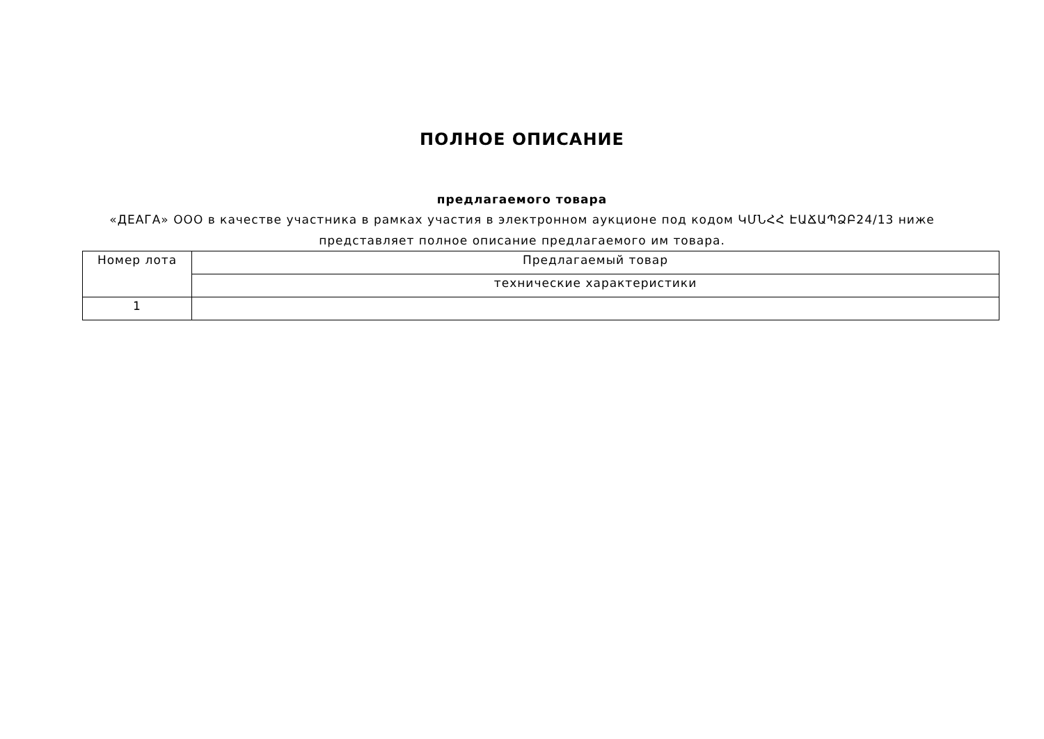ПОЛНОЕ ОПИСАНИЕ
предлагаемого товара
«ДЕАГА» ООО в качестве участника в рамках участия в электронном аукционе под кодом ԿՄՆՀՀ ԷԱՃԱՊՁԲ24/13 ниже представляет полное описание предлагаемого им товара.
| Номер лота | Предлагаемый товар |
| --- | --- |
| | технические характеристики |
| 1 | |